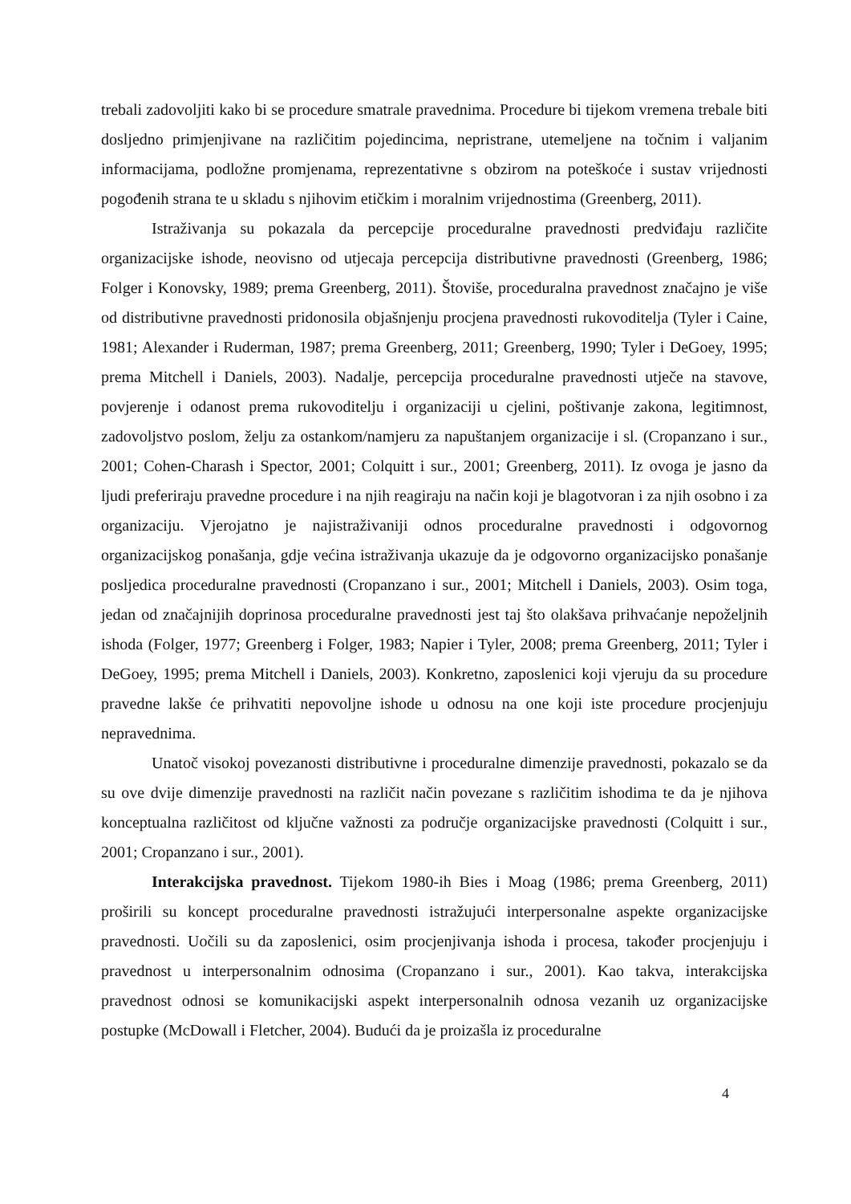trebali zadovoljiti kako bi se procedure smatrale pravednima. Procedure bi tijekom vremena trebale biti dosljedno primjenjivane na različitim pojedincima, nepristrane, utemeljene na točnim i valjanim informacijama, podložne promjenama, reprezentativne s obzirom na poteškoće i sustav vrijednosti pogođenih strana te u skladu s njihovim etičkim i moralnim vrijednostima (Greenberg, 2011).
Istraživanja su pokazala da percepcije proceduralne pravednosti predviđaju različite organizacijske ishode, neovisno od utjecaja percepcija distributivne pravednosti (Greenberg, 1986; Folger i Konovsky, 1989; prema Greenberg, 2011). Štoviše, proceduralna pravednost značajno je više od distributivne pravednosti pridonosila objašnjenju procjena pravednosti rukovoditelja (Tyler i Caine, 1981; Alexander i Ruderman, 1987; prema Greenberg, 2011; Greenberg, 1990; Tyler i DeGoey, 1995; prema Mitchell i Daniels, 2003). Nadalje, percepcija proceduralne pravednosti utječe na stavove, povjerenje i odanost prema rukovoditelju i organizaciji u cjelini, poštivanje zakona, legitimnost, zadovoljstvo poslom, želju za ostankom/namjeru za napuštanjem organizacije i sl. (Cropanzano i sur., 2001; Cohen-Charash i Spector, 2001; Colquitt i sur., 2001; Greenberg, 2011). Iz ovoga je jasno da ljudi preferiraju pravedne procedure i na njih reagiraju na način koji je blagotvoran i za njih osobno i za organizaciju. Vjerojatno je najistraživaniji odnos proceduralne pravednosti i odgovornog organizacijskog ponašanja, gdje većina istraživanja ukazuje da je odgovorno organizacijsko ponašanje posljedica proceduralne pravednosti (Cropanzano i sur., 2001; Mitchell i Daniels, 2003). Osim toga, jedan od značajnijih doprinosa proceduralne pravednosti jest taj što olakšava prihvaćanje nepoželjnih ishoda (Folger, 1977; Greenberg i Folger, 1983; Napier i Tyler, 2008; prema Greenberg, 2011; Tyler i DeGoey, 1995; prema Mitchell i Daniels, 2003). Konkretno, zaposlenici koji vjeruju da su procedure pravedne lakše će prihvatiti nepovoljne ishode u odnosu na one koji iste procedure procjenjuju nepravednima.
Unatoč visokoj povezanosti distributivne i proceduralne dimenzije pravednosti, pokazalo se da su ove dvije dimenzije pravednosti na različit način povezane s različitim ishodima te da je njihova konceptualna različitost od ključne važnosti za područje organizacijske pravednosti (Colquitt i sur., 2001; Cropanzano i sur., 2001).
Interakcijska pravednost. Tijekom 1980-ih Bies i Moag (1986; prema Greenberg, 2011) proširili su koncept proceduralne pravednosti istražujući interpersonalne aspekte organizacijske pravednosti. Uočili su da zaposlenici, osim procjenjivanja ishoda i procesa, također procjenjuju i pravednost u interpersonalnim odnosima (Cropanzano i sur., 2001). Kao takva, interakcijska pravednost odnosi se komunikacijski aspekt interpersonalnih odnosa vezanih uz organizacijske postupke (McDowall i Fletcher, 2004). Budući da je proizašla iz proceduralne
4